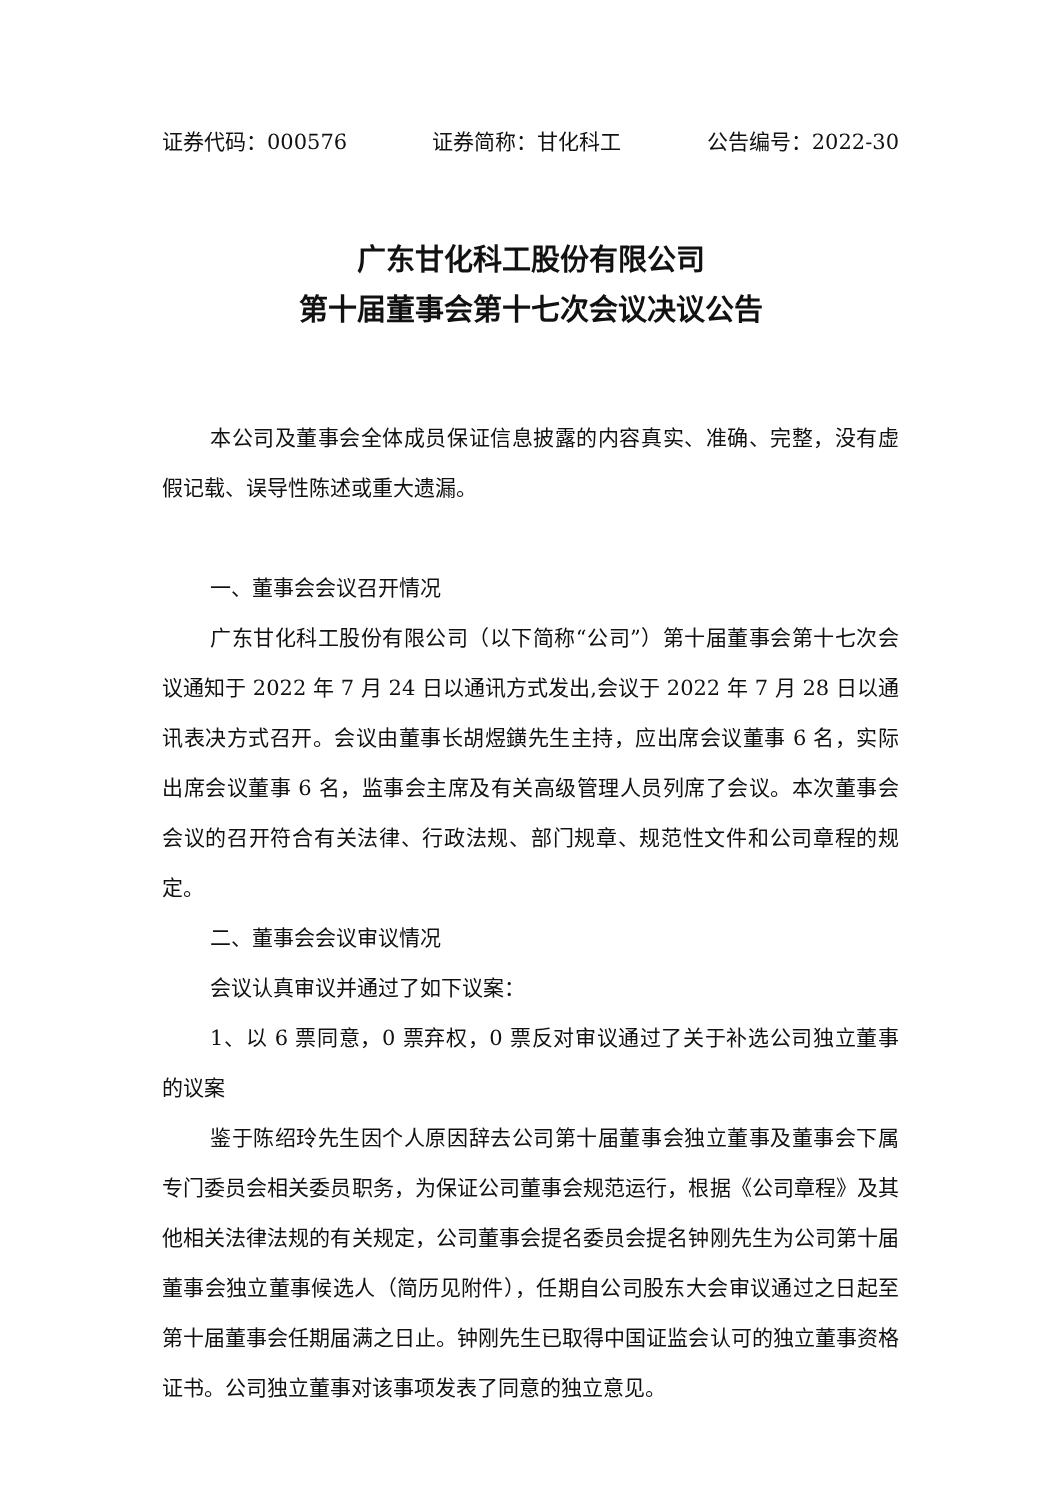证券代码：000576 证券简称：甘化科工 公告编号：2022-30
广东甘化科工股份有限公司
第十届董事会第十七次会议决议公告
本公司及董事会全体成员保证信息披露的内容真实、准确、完整，没有虚假记载、误导性陈述或重大遗漏。
一、董事会会议召开情况
广东甘化科工股份有限公司（以下简称“公司”）第十届董事会第十七次会议通知于 2022 年 7 月 24 日以通讯方式发出,会议于 2022 年 7 月 28 日以通讯表决方式召开。会议由董事长胡煜鐄先生主持，应出席会议董事 6 名，实际出席会议董事 6 名，监事会主席及有关高级管理人员列席了会议。本次董事会会议的召开符合有关法律、行政法规、部门规章、规范性文件和公司章程的规定。
二、董事会会议审议情况
会议认真审议并通过了如下议案：
1、以 6 票同意，0 票弃权，0 票反对审议通过了关于补选公司独立董事的议案
鉴于陈绍玲先生因个人原因辞去公司第十届董事会独立董事及董事会下属专门委员会相关委员职务，为保证公司董事会规范运行，根据《公司章程》及其他相关法律法规的有关规定，公司董事会提名委员会提名钟刚先生为公司第十届董事会独立董事候选人（简历见附件），任期自公司股东大会审议通过之日起至第十届董事会任期届满之日止。钟刚先生已取得中国证监会认可的独立董事资格证书。公司独立董事对该事项发表了同意的独立意见。